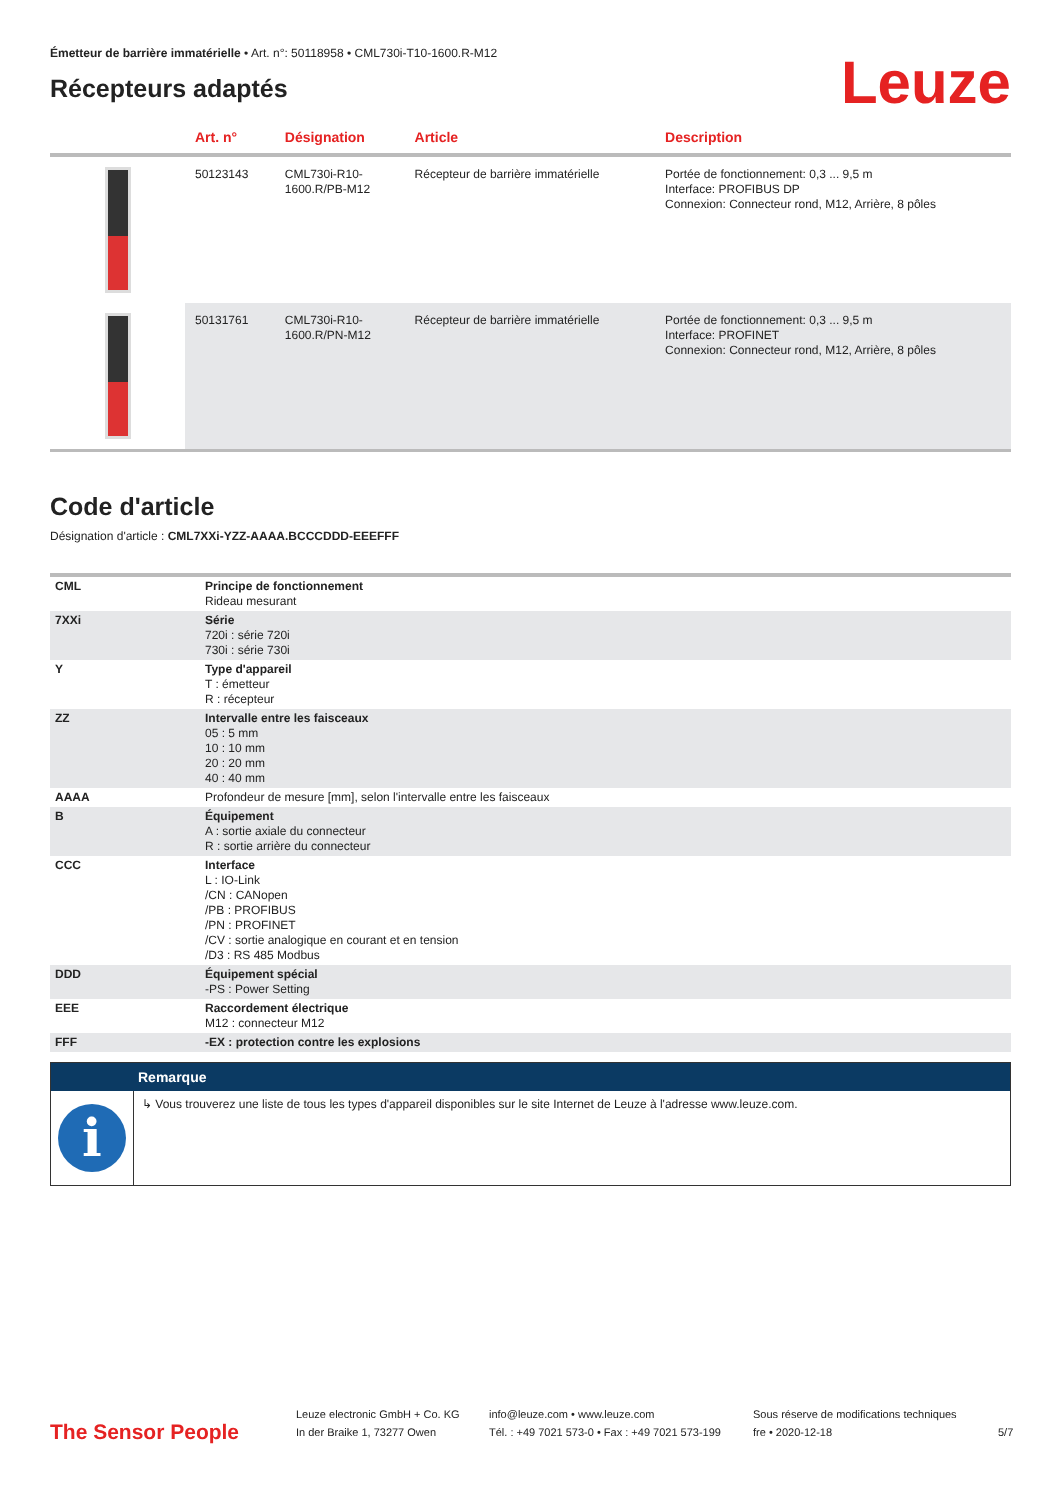Émetteur de barrière immatérielle • Art. n°: 50118958 • CML730i-T10-1600.R-M12
Récepteurs adaptés
Leuze
| | Art. n° | Désignation | Article | Description |
| --- | --- | --- | --- | --- |
| | 50123143 | CML730i-R10- 1600.R/PB-M12 | Récepteur de barrière immatérielle | Portée de fonctionnement: 0,3 ... 9,5 m Interface: PROFIBUS DP Connexion: Connecteur rond, M12, Arrière, 8 pôles |
| | 50131761 | CML730i-R10- 1600.R/PN-M12 | Récepteur de barrière immatérielle | Portée de fonctionnement: 0,3 ... 9,5 m Interface: PROFINET Connexion: Connecteur rond, M12, Arrière, 8 pôles |
Code d'article
Désignation d'article : CML7XXi-YZZ-AAAA.BCCCDDD-EEEFFF
| CML | Principe de fonctionnement Rideau mesurant |
| 7XXi | Série 720i : série 720i 730i : série 730i |
| Y | Type d'appareil T : émetteur R : récepteur |
| ZZ | Intervalle entre les faisceaux 05 : 5 mm 10 : 10 mm 20 : 20 mm 40 : 40 mm |
| AAAA | Profondeur de mesure [mm], selon l'intervalle entre les faisceaux |
| B | Équipement A : sortie axiale du connecteur R : sortie arrière du connecteur |
| CCC | Interface L : IO-Link /CN : CANopen /PB : PROFIBUS /PN : PROFINET /CV : sortie analogique en courant et en tension /D3 : RS 485 Modbus |
| DDD | Équipement spécial -PS : Power Setting |
| EEE | Raccordement électrique M12 : connecteur M12 |
| FFF | -EX : protection contre les explosions |
Remarque
i
↳ Vous trouverez une liste de tous les types d'appareil disponibles sur le site Internet de Leuze à l'adresse www.leuze.com.
The Sensor People
Leuze electronic GmbH + Co. KG
In der Braike 1, 73277 Owen
info@leuze.com • www.leuze.com
Tél. : +49 7021 573-0 • Fax : +49 7021 573-199
Sous réserve de modifications techniques
fre • 2020-12-18
5/7